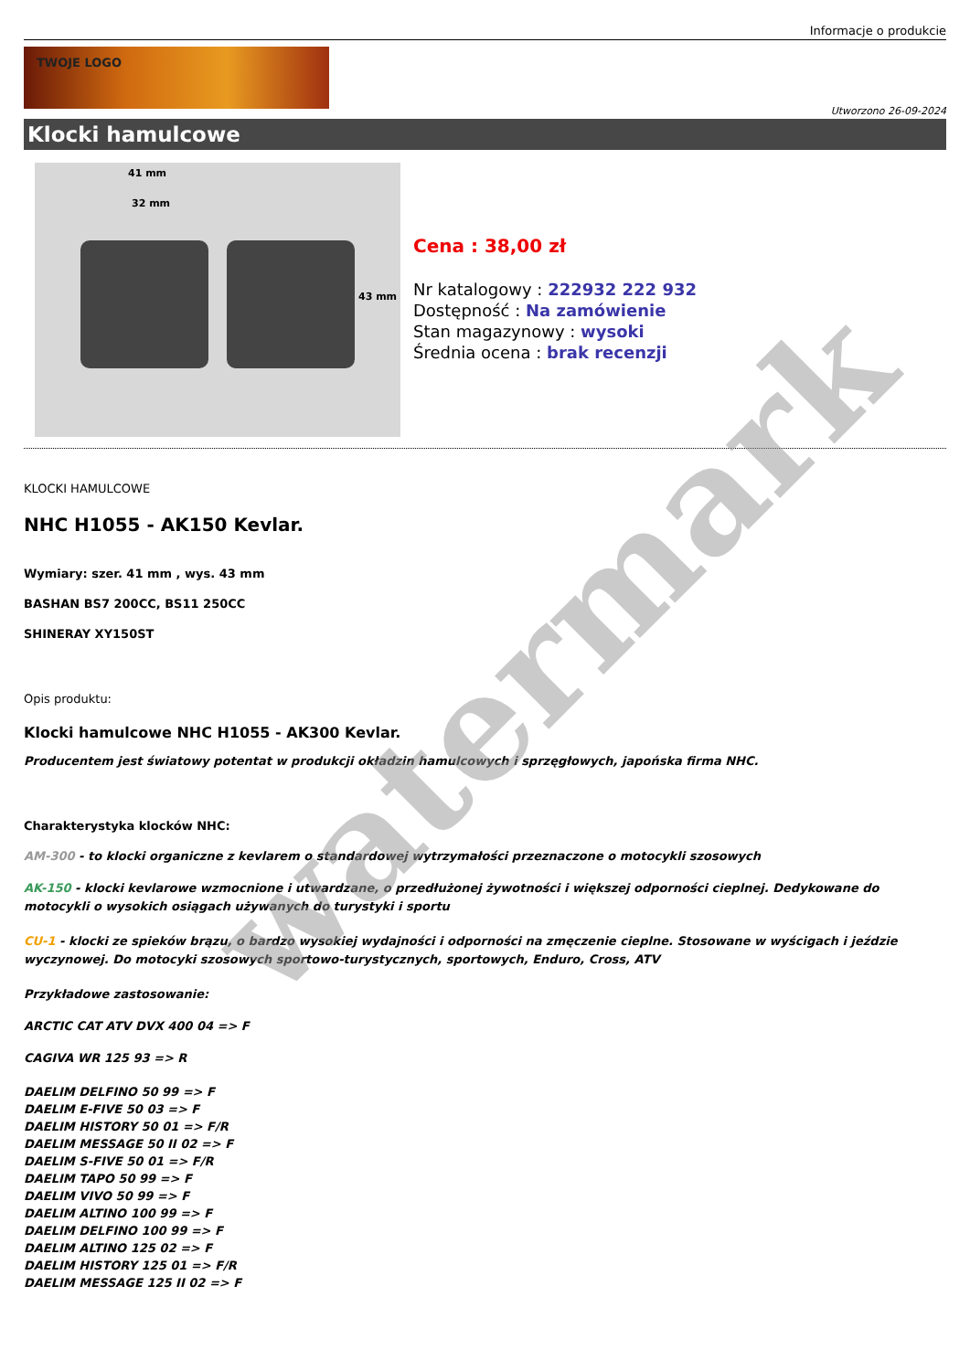Informacje o produkcie
TWOJE LOGO
Utworzono 26-09-2024
Klocki hamulcowe
41 mm
32 mm
43 mm
Cena : 38,00 zł
Nr katalogowy : 222932 222 932
Dostępność : Na zamówienie
Stan magazynowy : wysoki
Średnia ocena : brak recenzji
KLOCKI HAMULCOWE
NHC H1055 - AK150 Kevlar.
Wymiary: szer. 41 mm , wys. 43 mm
BASHAN BS7 200CC, BS11 250CC
SHINERAY XY150ST
Opis produktu:
Klocki hamulcowe NHC H1055 - AK300 Kevlar.
Producentem jest światowy potentat w produkcji okładzin hamulcowych i sprzęgłowych, japońska firma NHC.
Charakterystyka klocków NHC:
AM-300 - to klocki organiczne z kevlarem o standardowej wytrzymałości przeznaczone o motocykli szosowych
AK-150 - klocki kevlarowe wzmocnione i utwardzane, o przedłużonej żywotności i większej odporności cieplnej. Dedykowane do motocykli o wysokich osiągach używanych do turystyki i sportu
CU-1 - klocki ze spieków brązu, o bardzo wysokiej wydajności i odporności na zmęczenie cieplne. Stosowane w wyścigach i jeździe wyczynowej. Do motocyki szosowych sportowo-turystycznych, sportowych, Enduro, Cross, ATV
Przykładowe zastosowanie:
ARCTIC CAT ATV DVX 400 04 => F
CAGIVA WR 125 93 => R
DAELIM DELFINO 50 99 => F
DAELIM E-FIVE 50 03 => F
DAELIM HISTORY 50 01 => F/R
DAELIM MESSAGE 50 II 02 => F
DAELIM S-FIVE 50 01 => F/R
DAELIM TAPO 50 99 => F
DAELIM VIVO 50 99 => F
DAELIM ALTINO 100 99 => F
DAELIM DELFINO 100 99 => F
DAELIM ALTINO 125 02 => F
DAELIM HISTORY 125 01 => F/R
DAELIM MESSAGE 125 II 02 => F
watermark